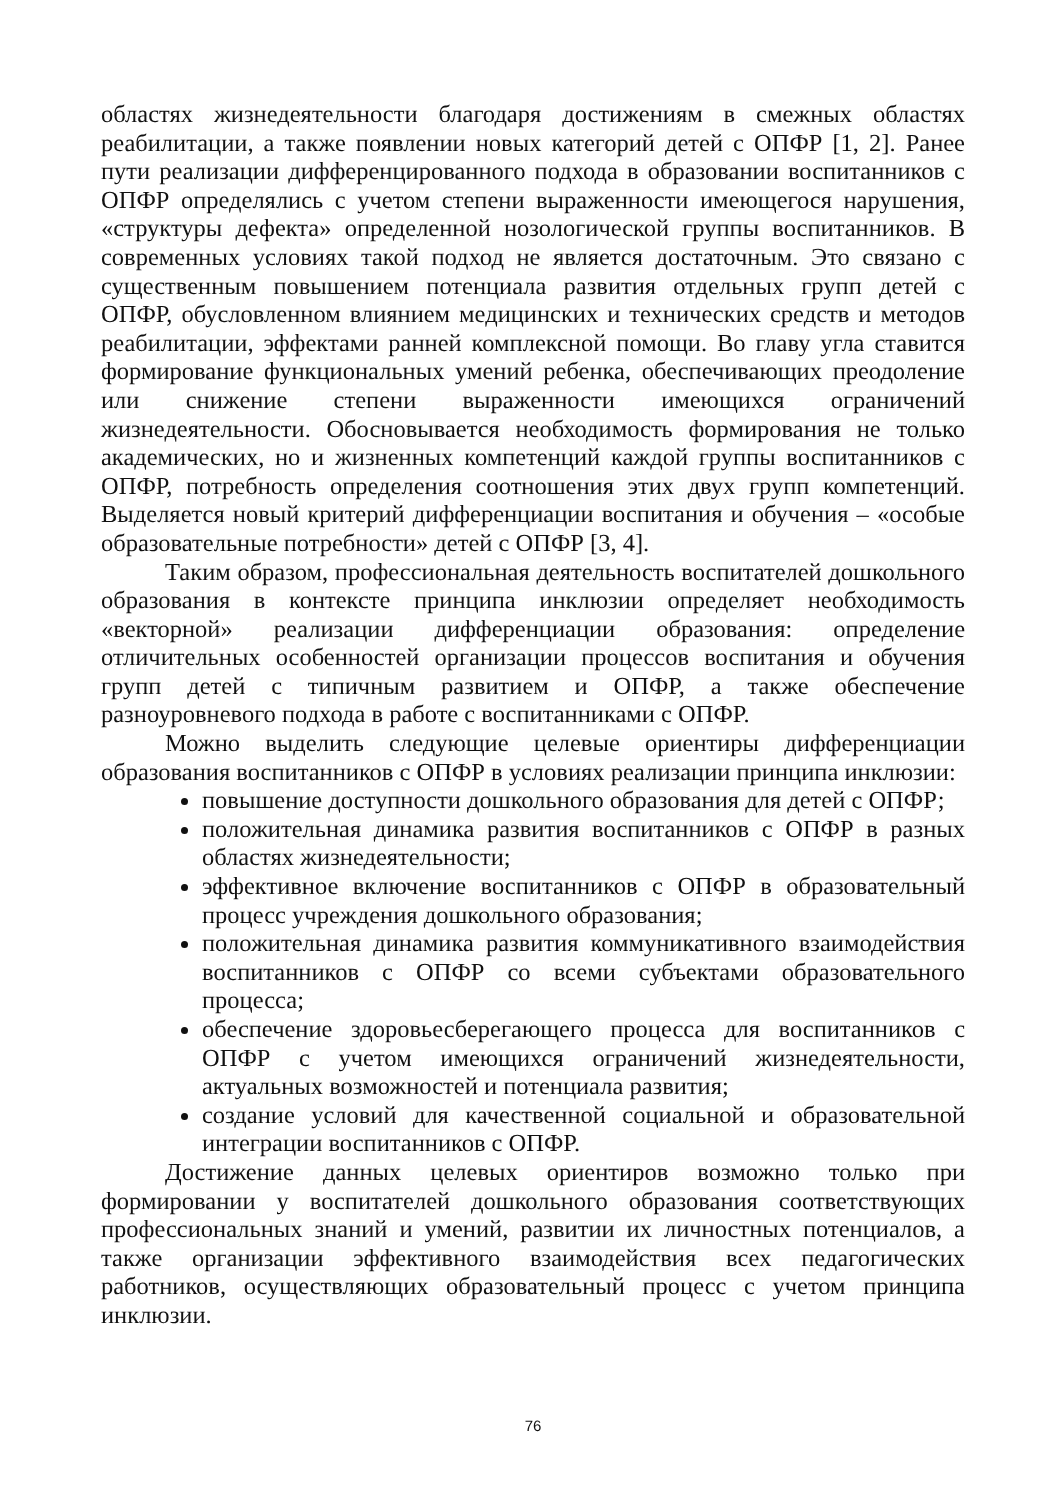областях жизнедеятельности благодаря достижениям в смежных областях реабилитации, а также появлении новых категорий детей с ОПФР [1, 2]. Ранее пути реализации дифференцированного подхода в образовании воспитанников с ОПФР определялись с учетом степени выраженности имеющегося нарушения, «структуры дефекта» определенной нозологической группы воспитанников. В современных условиях такой подход не является достаточным. Это связано с существенным повышением потенциала развития отдельных групп детей с ОПФР, обусловленном влиянием медицинских и технических средств и методов реабилитации, эффектами ранней комплексной помощи. Во главу угла ставится формирование функциональных умений ребенка, обеспечивающих преодоление или снижение степени выраженности имеющихся ограничений жизнедеятельности. Обосновывается необходимость формирования не только академических, но и жизненных компетенций каждой группы воспитанников с ОПФР, потребность определения соотношения этих двух групп компетенций. Выделяется новый критерий дифференциации воспитания и обучения – «особые образовательные потребности» детей с ОПФР [3, 4].
Таким образом, профессиональная деятельность воспитателей дошкольного образования в контексте принципа инклюзии определяет необходимость «векторной» реализации дифференциации образования: определение отличительных особенностей организации процессов воспитания и обучения групп детей с типичным развитием и ОПФР, а также обеспечение разноуровневого подхода в работе с воспитанниками с ОПФР.
Можно выделить следующие целевые ориентиры дифференциации образования воспитанников с ОПФР в условиях реализации принципа инклюзии:
повышение доступности дошкольного образования для детей с ОПФР;
положительная динамика развития воспитанников с ОПФР в разных областях жизнедеятельности;
эффективное включение воспитанников с ОПФР в образовательный процесс учреждения дошкольного образования;
положительная динамика развития коммуникативного взаимодействия воспитанников с ОПФР со всеми субъектами образовательного процесса;
обеспечение здоровьесберегающего процесса для воспитанников с ОПФР с учетом имеющихся ограничений жизнедеятельности, актуальных возможностей и потенциала развития;
создание условий для качественной социальной и образовательной интеграции воспитанников с ОПФР.
Достижение данных целевых ориентиров возможно только при формировании у воспитателей дошкольного образования соответствующих профессиональных знаний и умений, развитии их личностных потенциалов, а также организации эффективного взаимодействия всех педагогических работников, осуществляющих образовательный процесс с учетом принципа инклюзии.
76